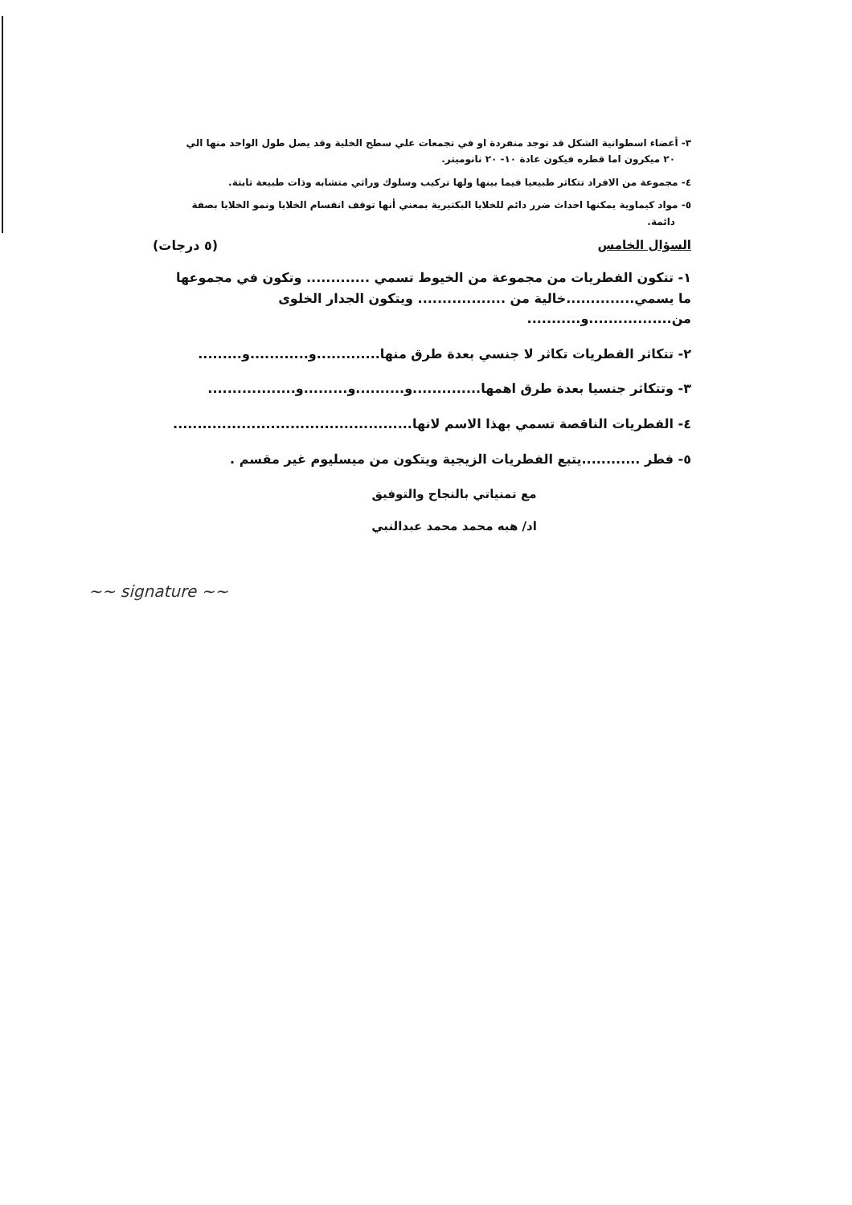٣- أعضاء اسطوانية الشكل قد توجد منفردة او في تجمعات علي سطح الخلية وقد يصل طول الواحد منها الي
٢٠ ميكرون اما قطره فيكون عادة ١٠- ٢٠ نانوميتر.
٤- مجموعة من الافراد تتكاثر طبيعيا فيما بينها ولها تركيب وسلوك وراثي متشابه وذات طبيعة ثابتة.
٥- مواد كيماوية يمكنها احداث ضرر دائم للخلايا البكتيرية بمعني أنها توقف انقسام الخلايا ونمو الخلايا بصفة
دائمة.
السؤال الخامس (٥ درجات)
١- تتكون الفطريات من مجموعة من الخيوط تسمي ............. وتكون في مجموعها
ما يسمي..............خالية من .................. ويتكون الجدار الخلوى
من.................و...........
٢- تتكاثر الفطريات تكاثر لا جنسي بعدة طرق منها.............و............و.........
٣- وتتكاثر جنسيا بعدة طرق اهمها..............و..........و.........و..................
٤- الفطريات الناقصة تسمي بهذا الاسم لانها.................................................
٥- فطر ............يتبع الفطريات الزيجية ويتكون من ميسليوم غير مقسم .
مع تمنياتي بالنجاح والتوفيق
اد/ هبه محمد محمد عبدالنبي
~~ signature ~~